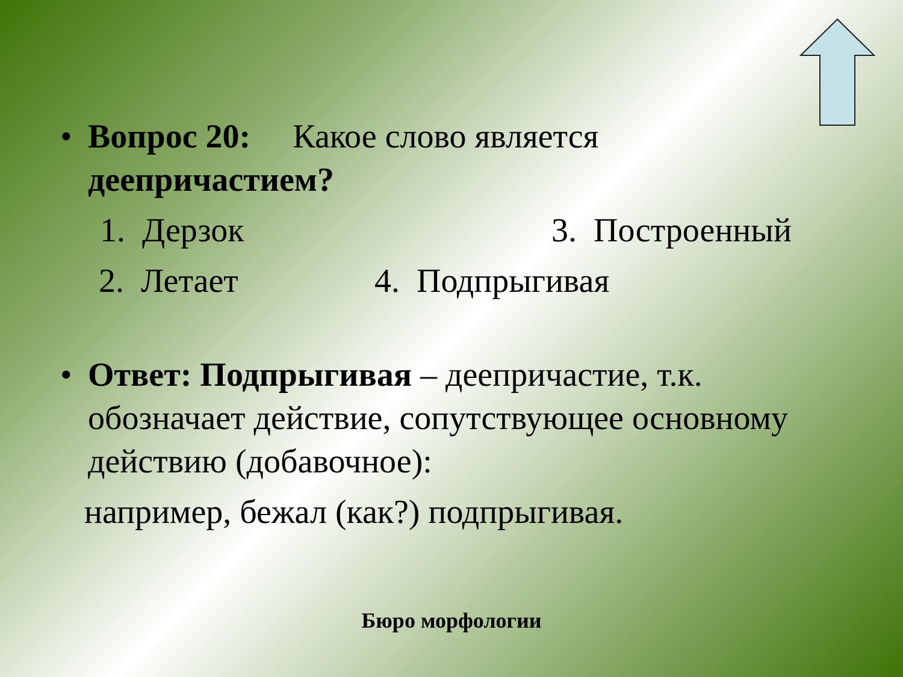• Вопрос 20: Какое слово является деепричастием?
1. Дерзок 3. Построенный
2. Летает 4. Подпрыгивая
• Ответ: Подпрыгивая – деепричастие, т.к. обозначает действие, сопутствующее основному действию (добавочное):
например, бежал (как?) подпрыгивая.
Бюро морфологии